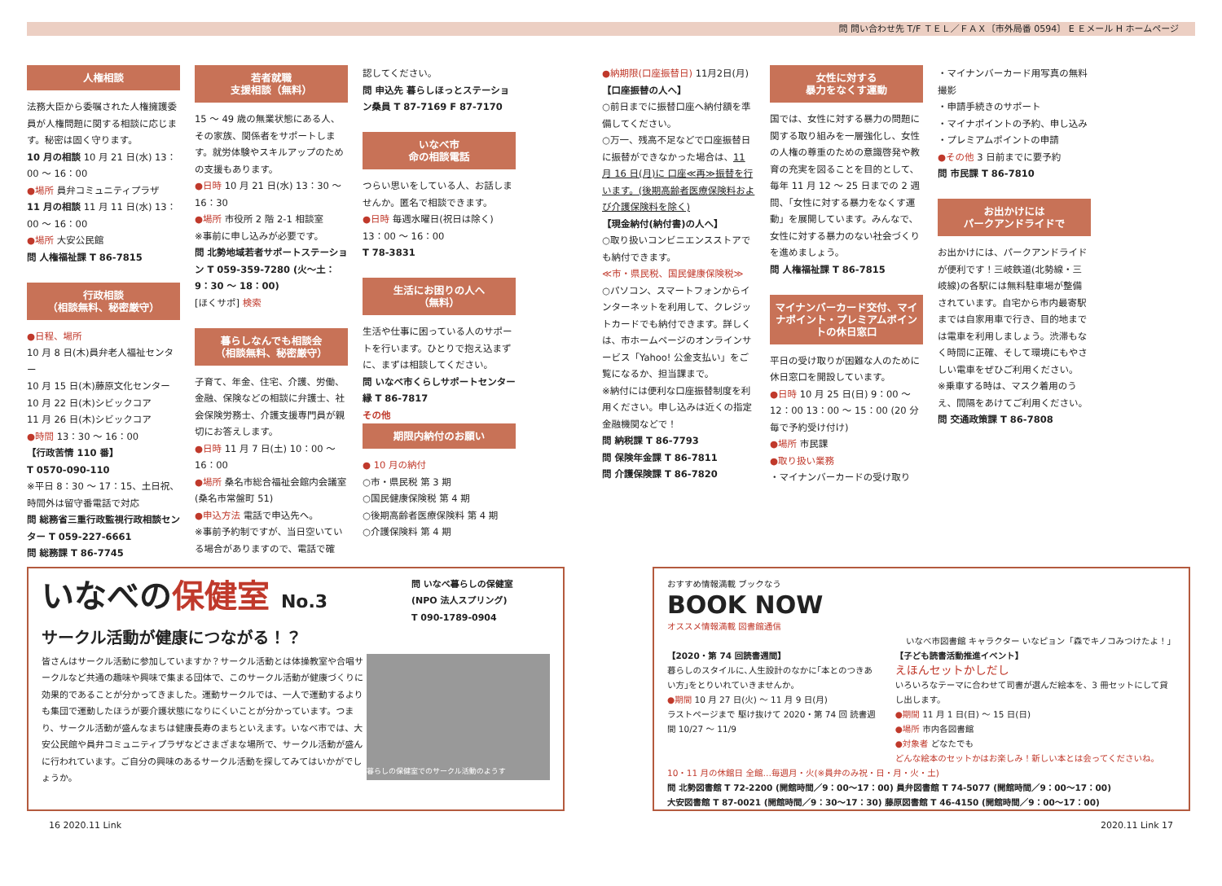問 問い合わせ先 T/F ＴＥＬ／ＦＡＸ〔市外局番 0594〕 E Ｅメール H ホームページ
人権相談
法務大臣から委嘱された人権擁護委員が人権問題に関する相談に応じます。秘密は固く守ります。
10 月の相談 10 月 21 日(水) 13：00 ～ 16：00
●場所 員弁コミュニティプラザ
11 月の相談 11 月 11 日(水) 13：00 ～ 16：00
●場所 大安公民館
問 人権福祉課 T 86-7815
行政相談
（相談無料、秘密厳守）
●日程、場所
10 月 8 日(木)員弁老人福祉センター
10 月 15 日(木)藤原文化センター
10 月 22 日(木)シビックコア
11 月 26 日(木)シビックコア
●時間 13：30 ～ 16：00
【行政苦情 110 番】
T 0570-090-110
※平日 8：30 ～ 17：15、土日祝、時間外は留守番電話で対応
問 総務省三重行政監視行政相談センター T 059-227-6661
問 総務課 T 86-7745
若者就職
支援相談（無料）
15 ～ 49 歳の無業状態にある人、その家族、関係者をサポートします。就労体験やスキルアップのための支援もあります。
●日時 10 月 21 日(水) 13：30 ～ 16：30
●場所 市役所 2 階 2-1 相談室
※事前に申し込みが必要です。
問 北勢地域若者サポートステーション T 059-359-7280 (火～土：9：30 ～ 18：00)
[ほくサポ] 検索
暮らしなんでも相談会
（相談無料、秘密厳守）
子育て、年金、住宅、介護、労働、金融、保険などの相談に弁護士、社会保険労務士、介護支援専門員が親切にお答えします。
●日時 11 月 7 日(土) 10：00 ～ 16：00
●場所 桑名市総合福祉会館内会議室(桑名市常盤町 51)
●申込方法 電話で申込先へ。
※事前予約制ですが、当日空いている場合がありますので、電話で確
認してください。
問 申込先 暮らしほっとステーション桑員 T 87-7169 F 87-7170
いなべ市
命の相談電話
つらい思いをしている人、お話しませんか。匿名で相談できます。
●日時 毎週水曜日(祝日は除く) 13：00 ～ 16：00
T 78-3831
生活にお困りの人へ
（無料）
生活や仕事に困っている人のサポートを行います。ひとりで抱え込まずに、まずは相談してください。
問 いなべ市くらしサポートセンター縁 T 86-7817
その他
期限内納付のお願い
● 10 月の納付
○市・県民税 第 3 期
○国民健康保険税 第 4 期
○後期高齢者医療保険料 第 4 期
○介護保険料 第 4 期
●納期限(口座振替日) 11月2日(月)
【口座振替の人へ】
○前日までに振替口座へ納付額を準備してください。
○万一、残高不足などで口座振替日に振替ができなかった場合は、11 月 16 日(月)に 口座≪再≫振替を行います。(後期高齢者医療保険料および介護保険料を除く)
【現金納付(納付書)の人へ】
○取り扱いコンビニエンスストアでも納付できます。
≪市・県民税、国民健康保険税≫
○パソコン、スマートフォンからインターネットを利用して、クレジットカードでも納付できます。詳しくは、市ホームページのオンラインサービス「Yahoo! 公金支払い」をご覧になるか、担当課まで。
※納付には便利な口座振替制度を利用ください。申し込みは近くの指定金融機関などで！
問 納税課 T 86-7793
問 保険年金課 T 86-7811
問 介護保険課 T 86-7820
女性に対する
暴力をなくす運動
国では、女性に対する暴力の問題に関する取り組みを一層強化し、女性の人権の尊重のための意識啓発や教育の充実を図ることを目的として、毎年 11 月 12 ～ 25 日までの 2 週間、「女性に対する暴力をなくす運動」を展開しています。みんなで、女性に対する暴力のない社会づくりを進めましょう。
問 人権福祉課 T 86-7815
マイナンバーカード交付、マイナポイント・プレミアムポイントの休日窓口
平日の受け取りが困難な人のために休日窓口を開設しています。
●日時 10 月 25 日(日) 9：00 ～ 12：00 13：00 ～ 15：00 (20 分毎で予約受け付け)
●場所 市民課
●取り扱い業務
・マイナンバーカードの受け取り
・マイナンバーカード用写真の無料撮影
・申請手続きのサポート
・マイナポイントの予約、申し込み
・プレミアムポイントの申請
●その他 3 日前までに要予約
問 市民課 T 86-7810
お出かけには
パークアンドライドで
お出かけには、パークアンドライドが便利です！三岐鉄道(北勢線・三岐線)の各駅には無料駐車場が整備されています。自宅から市内最寄駅までは自家用車で行き、目的地までは電車を利用しましょう。渋滞もなく時間に正確、そして環境にもやさしい電車をぜひご利用ください。
※乗車する時は、マスク着用のうえ、間隔をあけてご利用ください。
問 交通政策課 T 86-7808
問 いなべ暮らしの保健室
(NPO 法人スプリング)
T 090-1789-0904
いなべの保健室 No.3
サークル活動が健康につながる！？
暮らしの保健室でのサークル活動のようす
皆さんはサークル活動に参加していますか？サークル活動とは体操教室や合唱サークルなど共通の趣味や興味で集まる団体で、このサークル活動が健康づくりに効果的であることが分かってきました。運動サークルでは、一人で運動するよりも集団で運動したほうが要介護状態になりにくいことが分かっています。つまり、サークル活動が盛んなまちは健康長寿のまちといえます。いなべ市では、大安公民館や員弁コミュニティプラザなどさまざまな場所で、サークル活動が盛んに行われています。ご自分の興味のあるサークル活動を探してみてはいかがでしょうか。
おすすめ情報満載 ブックなう
BOOK NOW
オススメ情報満載 図書館通信
いなべ市図書館 キャラクター いなピョン「森でキノコみつけたよ！」
【2020・第 74 回読書週間】
暮らしのスタイルに､人生設計のなかに｢本とのつきあい方｣をとりいれていきませんか。
●期間 10 月 27 日(火) ～ 11 月 9 日(月)
ラストページまで 駆け抜けて 2020・第 74 回 読書週間 10/27 ～ 11/9
【子ども読書活動推進イベント】
えほんセットかしだし
いろいろなテーマに合わせて司書が選んだ絵本を、3 冊セットにして貸し出します。
●期間 11 月 1 日(日) ～ 15 日(日)
●場所 市内各図書館
●対象者 どなたでも
どんな絵本のセットかはお楽しみ！新しい本とは会ってくださいね。
10・11 月の休館日 全館…毎週月・火(※員弁のみ祝・日・月・火・土)
問 北勢図書館 T 72-2200 (開館時間／9：00～17：00) 員弁図書館 T 74-5077 (開館時間／9：00～17：00)
大安図書館 T 87-0021 (開館時間／9：30～17：30) 藤原図書館 T 46-4150 (開館時間／9：00～17：00)
16 2020.11 Link 2020.11 Link 17